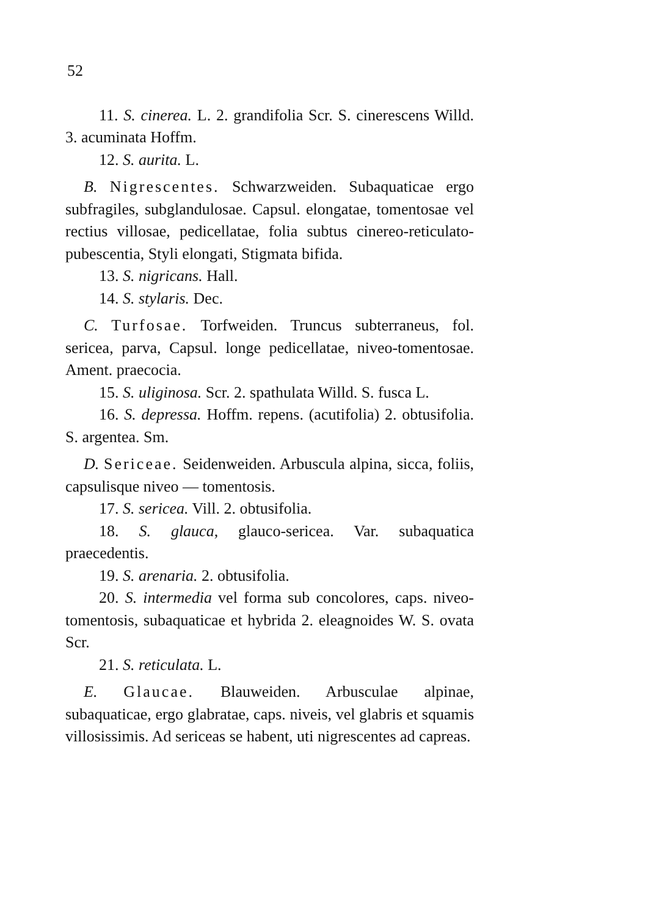52
11. S. cinerea. L. 2. grandifolia Scr. S. cinerescens Willd. 3. acuminata Hoffm.
12. S. aurita. L.
B. Nigrescentes. Schwarzweiden. Subaquaticae ergo subfragiles, subglandulosae. Capsul. elongatae, tomentosae vel rectius villosae, pedicellatae, folia subtus cinereo-reticulato-pubescentia, Styli elongati, Stigmata bifida.
13. S. nigricans. Hall.
14. S. stylaris. Dec.
C. Turfosae. Torfweiden. Truncus subterraneus, fol. sericea, parva, Capsul. longe pedicellatae, niveo-tomentosae. Ament. praecocia.
15. S. uliginosa. Scr. 2. spathulata Willd. S. fusca L.
16. S. depressa. Hoffm. repens. (acutifolia) 2. obtusifolia. S. argentea. Sm.
D. Sericeae. Seidenweiden. Arbuscula alpina, sicca, foliis, capsulisque niveo — tomentosis.
17. S. sericea. Vill. 2. obtusifolia.
18. S. glauca, glauco-sericea. Var. subaquatica praecedentis.
19. S. arenaria. 2. obtusifolia.
20. S. intermedia vel forma sub concolores, caps. niveo-tomentosis, subaquaticae et hybrida 2. eleagnoides W. S. ovata Scr.
21. S. reticulata. L.
E. Glaucae. Blauweiden. Arbusculae alpinae, subaquaticae, ergo glabratae, caps. niveis, vel glabris et squamis villosissimis. Ad sericeas se habent, uti nigrescentes ad capreas.